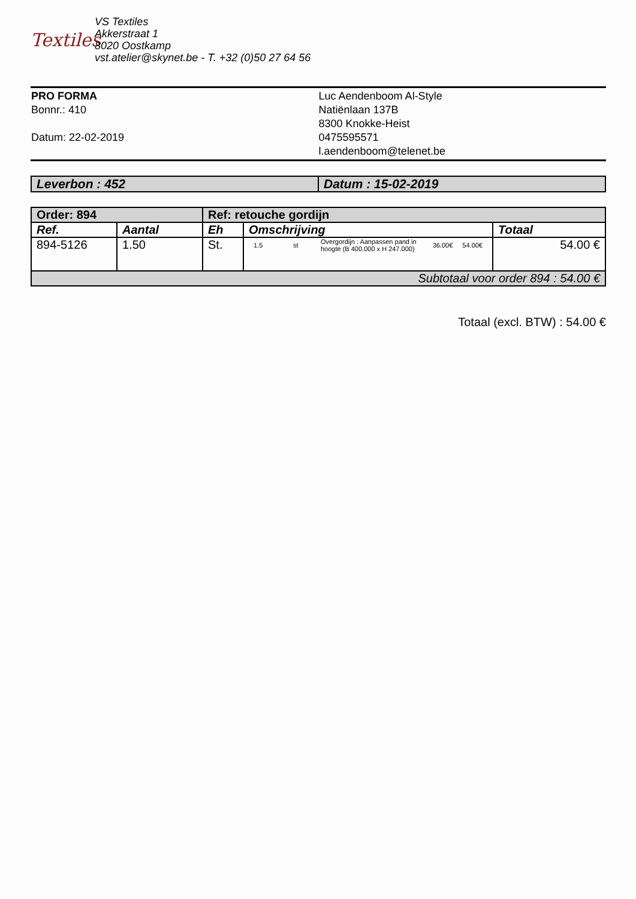Textiles
VS Textiles
Akkerstraat 1
8020 Oostkamp
vst.atelier@skynet.be - T. +32 (0)50 27 64 56
PRO FORMA
Bonnr.: 410
Datum: 22-02-2019
Luc Aendenboom Al-Style
Natiënlaan 137B
8300 Knokke-Heist
0475595571
l.aendenboom@telenet.be
| Leverbon : 452 | Datum : 15-02-2019 |
| Order: 894 | | Ref: retouche gordijn | | |
| Ref. | Aantal | Eh | Omschrijving | Totaal |
| 894-5126 | 1.50 | St. | / 1.5 / st / Overgordijn : Aanpassen pand in hoogte (B 400.000 x H 247.000) / 36.00€ / 54.00€ / | 54.00 € |
| Subtotaal voor order 894 : 54.00 € | | | | |
Totaal (excl. BTW) : 54.00 €